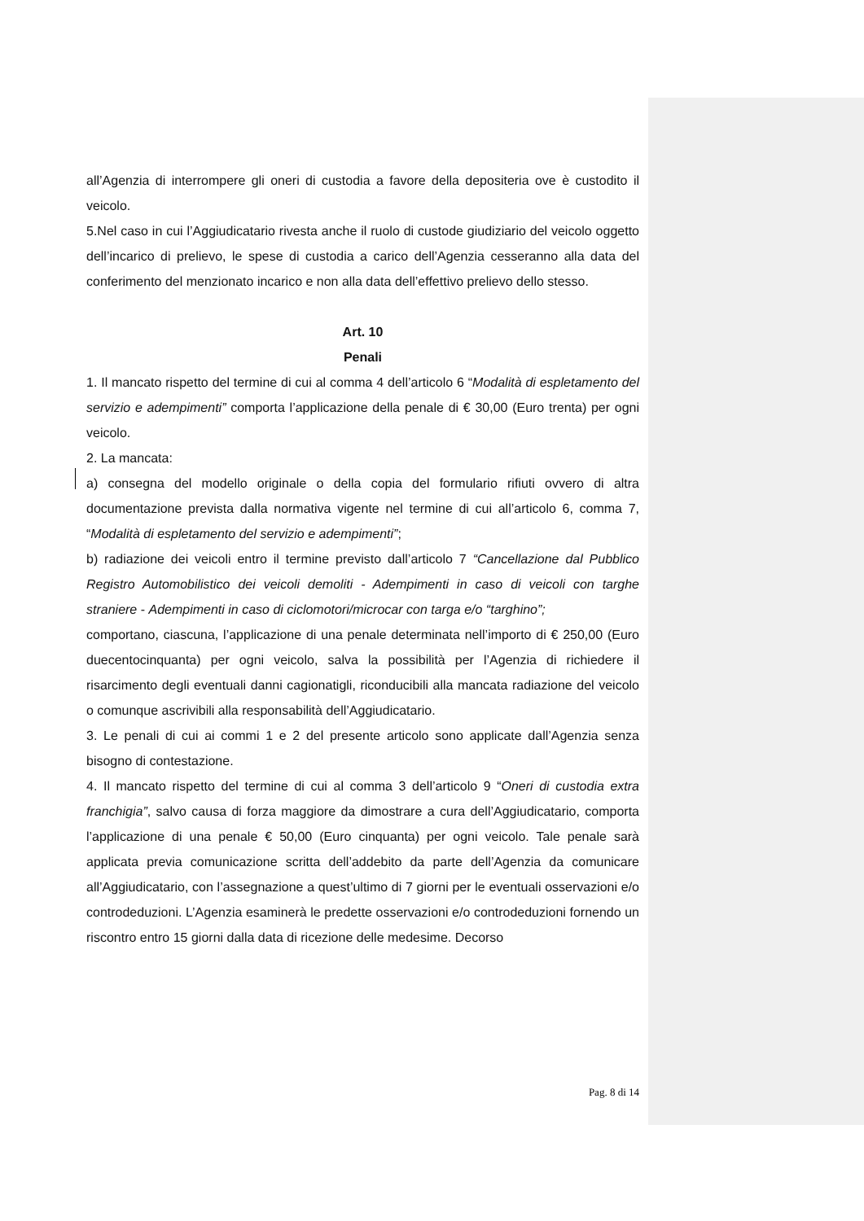all’Agenzia di interrompere gli oneri di custodia a favore della depositeria ove è custodito il veicolo.
5.Nel caso in cui l’Aggiudicatario rivesta anche il ruolo di custode giudiziario del veicolo oggetto dell’incarico di prelievo, le spese di custodia a carico dell’Agenzia cesseranno alla data del conferimento del menzionato incarico e non alla data dell’effettivo prelievo dello stesso.
Art. 10
Penali
1. Il mancato rispetto del termine di cui al comma 4 dell’articolo 6 “Modalità di espletamento del servizio e adempimenti” comporta l’applicazione della penale di € 30,00 (Euro trenta) per ogni veicolo.
2. La mancata:
a) consegna del modello originale o della copia del formulario rifiuti ovvero di altra documentazione prevista dalla normativa vigente nel termine di cui all’articolo 6, comma 7, “Modalità di espletamento del servizio e adempimenti”;
b) radiazione dei veicoli entro il termine previsto dall’articolo 7 “Cancellazione dal Pubblico Registro Automobilistico dei veicoli demoliti - Adempimenti in caso di veicoli con targhe straniere - Adempimenti in caso di ciclomotori/microcar con targa e/o “targhino”;
comportano, ciascuna, l’applicazione di una penale determinata nell’importo di € 250,00 (Euro duecentocinquanta) per ogni veicolo, salva la possibilità per l’Agenzia di richiedere il risarcimento degli eventuali danni cagionatigli, riconducibili alla mancata radiazione del veicolo o comunque ascrivibili alla responsabilità dell’Aggiudicatario.
3. Le penali di cui ai commi 1 e 2 del presente articolo sono applicate dall’Agenzia senza bisogno di contestazione.
4. Il mancato rispetto del termine di cui al comma 3 dell’articolo 9 “Oneri di custodia extra franchigia”, salvo causa di forza maggiore da dimostrare a cura dell’Aggiudicatario, comporta l’applicazione di una penale € 50,00 (Euro cinquanta) per ogni veicolo. Tale penale sarà applicata previa comunicazione scritta dell’addebito da parte dell’Agenzia da comunicare all’Aggiudicatario, con l’assegnazione a quest’ultimo di 7 giorni per le eventuali osservazioni e/o controdeduzioni. L’Agenzia esaminerà le predette osservazioni e/o controdeduzioni fornendo un riscontro entro 15 giorni dalla data di ricezione delle medesime. Decorso
Pag. 8 di 14